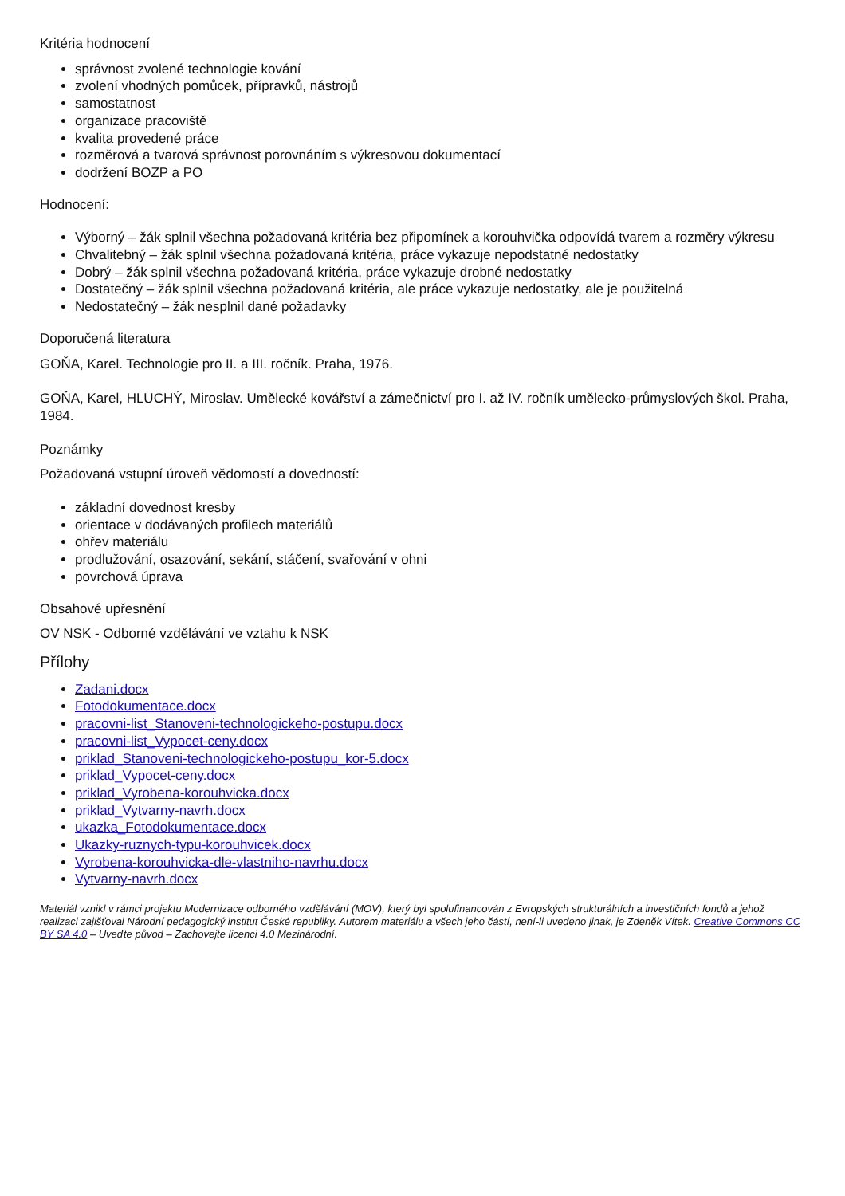Kritéria hodnocení
správnost zvolené technologie kování
zvolení vhodných pomůcek, přípravků, nástrojů
samostatnost
organizace pracoviště
kvalita provedené práce
rozměrová a tvarová správnost porovnáním s výkresovou dokumentací
dodržení BOZP a PO
Hodnocení:
Výborný – žák splnil všechna požadovaná kritéria bez připomínek a korouhvička odpovídá tvarem a rozměry výkresu
Chvalitebný – žák splnil všechna požadovaná kritéria, práce vykazuje nepodstatné nedostatky
Dobrý – žák splnil všechna požadovaná kritéria, práce vykazuje drobné nedostatky
Dostatečný – žák splnil všechna požadovaná kritéria, ale práce vykazuje nedostatky, ale je použitelná
Nedostatečný – žák nesplnil dané požadavky
Doporučená literatura
GOŇA, Karel. Technologie pro II. a III. ročník. Praha, 1976.
GOŇA, Karel, HLUCHÝ, Miroslav. Umělecké kovářství a zámečnictví pro I. až IV. ročník umělecko-průmyslových škol. Praha, 1984.
Poznámky
Požadovaná vstupní úroveň vědomostí a dovedností:
základní dovednost kresby
orientace v dodávaných profilech materiálů
ohřev materiálu
prodlužování, osazování, sekání, stáčení, svařování v ohni
povrchová úprava
Obsahové upřesnění
OV NSK - Odborné vzdělávání ve vztahu k NSK
Přílohy
Zadani.docx
Fotodokumentace.docx
pracovni-list_Stanoveni-technologickeho-postupu.docx
pracovni-list_Vypocet-ceny.docx
priklad_Stanoveni-technologickeho-postupu_kor-5.docx
priklad_Vypocet-ceny.docx
priklad_Vyrobena-korouhvicka.docx
priklad_Vytvarny-navrh.docx
ukazka_Fotodokumentace.docx
Ukazky-ruznych-typu-korouhvicek.docx
Vyrobena-korouhvicka-dle-vlastniho-navrhu.docx
Vytvarny-navrh.docx
Materiál vznikl v rámci projektu Modernizace odborného vzdělávání (MOV), který byl spolufinancován z Evropských strukturálních a investičních fondů a jehož realizaci zajišťoval Národní pedagogický institut České republiky. Autorem materiálu a všech jeho částí, není-li uvedeno jinak, je Zdeněk Vítek. Creative Commons CC BY SA 4.0 – Uveďte původ – Zachovejte licenci 4.0 Mezinárodní.